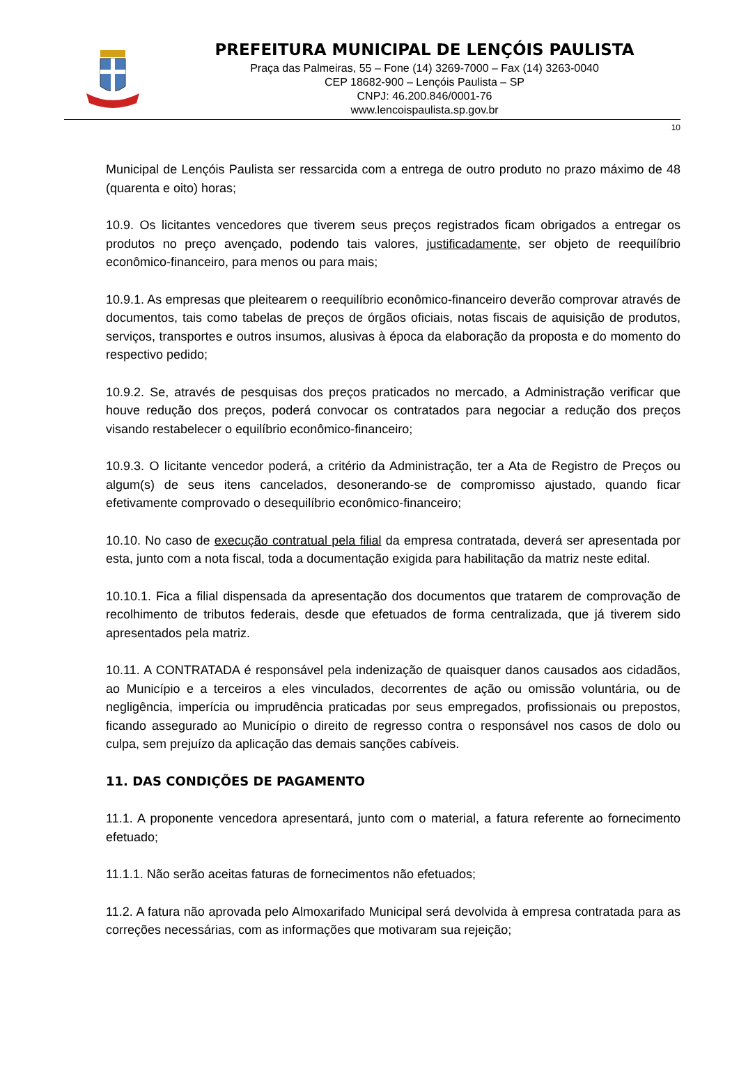PREFEITURA MUNICIPAL DE LENÇÓIS PAULISTA
Praça das Palmeiras, 55 – Fone (14) 3269-7000 – Fax (14) 3263-0040
CEP 18682-900 – Lençóis Paulista – SP
CNPJ: 46.200.846/0001-76
www.lencoispaulista.sp.gov.br
10
Municipal de Lençóis Paulista ser ressarcida com a entrega de outro produto no prazo máximo de 48 (quarenta e oito) horas;
10.9. Os licitantes vencedores que tiverem seus preços registrados ficam obrigados a entregar os produtos no preço avençado, podendo tais valores, justificadamente, ser objeto de reequilíbrio econômico-financeiro, para menos ou para mais;
10.9.1. As empresas que pleitearem o reequilíbrio econômico-financeiro deverão comprovar através de documentos, tais como tabelas de preços de órgãos oficiais, notas fiscais de aquisição de produtos, serviços, transportes e outros insumos, alusivas à época da elaboração da proposta e do momento do respectivo pedido;
10.9.2. Se, através de pesquisas dos preços praticados no mercado, a Administração verificar que houve redução dos preços, poderá convocar os contratados para negociar a redução dos preços visando restabelecer o equilíbrio econômico-financeiro;
10.9.3. O licitante vencedor poderá, a critério da Administração, ter a Ata de Registro de Preços ou algum(s) de seus itens cancelados, desonerando-se de compromisso ajustado, quando ficar efetivamente comprovado o desequilíbrio econômico-financeiro;
10.10. No caso de execução contratual pela filial da empresa contratada, deverá ser apresentada por esta, junto com a nota fiscal, toda a documentação exigida para habilitação da matriz neste edital.
10.10.1. Fica a filial dispensada da apresentação dos documentos que tratarem de comprovação de recolhimento de tributos federais, desde que efetuados de forma centralizada, que já tiverem sido apresentados pela matriz.
10.11. A CONTRATADA é responsável pela indenização de quaisquer danos causados aos cidadãos, ao Município e a terceiros a eles vinculados, decorrentes de ação ou omissão voluntária, ou de negligência, imperícia ou imprudência praticadas por seus empregados, profissionais ou prepostos, ficando assegurado ao Município o direito de regresso contra o responsável nos casos de dolo ou culpa, sem prejuízo da aplicação das demais sanções cabíveis.
11. DAS CONDIÇÕES DE PAGAMENTO
11.1. A proponente vencedora apresentará, junto com o material, a fatura referente ao fornecimento efetuado;
11.1.1. Não serão aceitas faturas de fornecimentos não efetuados;
11.2. A fatura não aprovada pelo Almoxarifado Municipal será devolvida à empresa contratada para as correções necessárias, com as informações que motivaram sua rejeição;